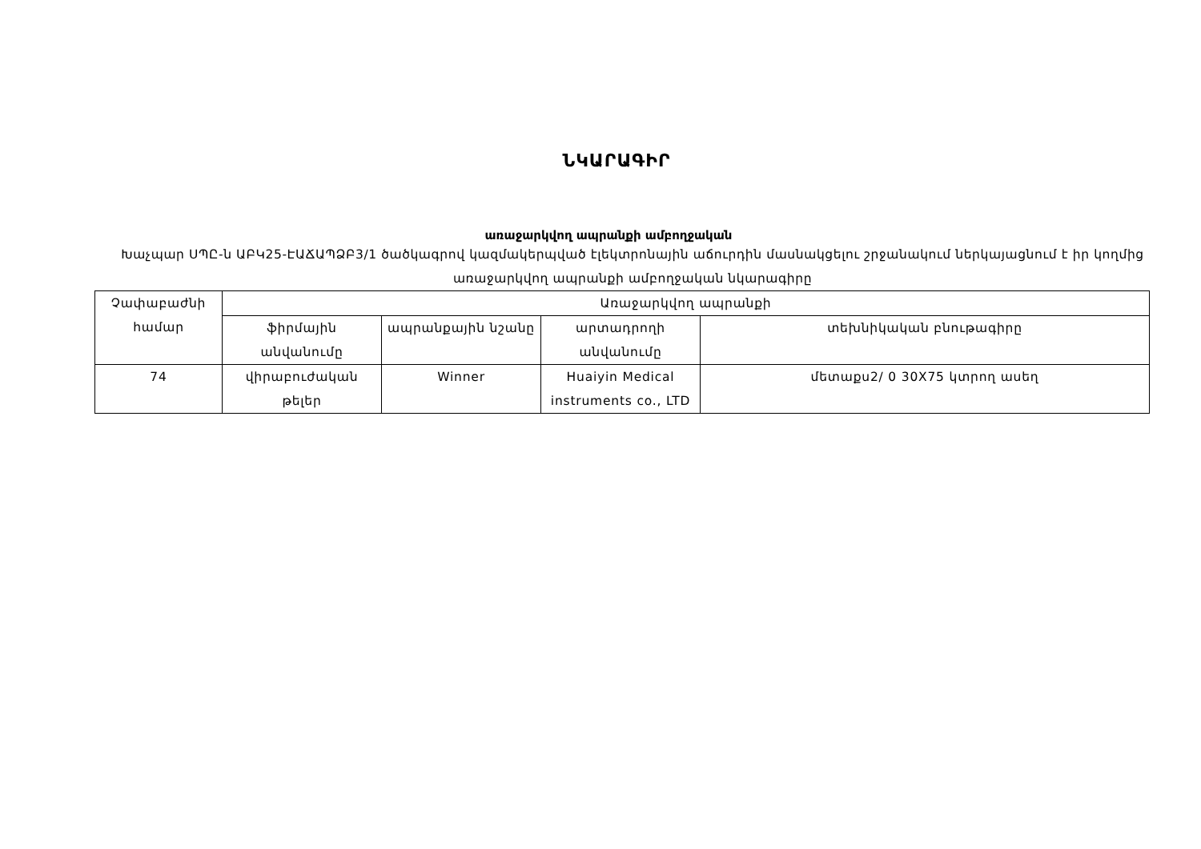ՆԿԱՐԱԳԻՐ
առաջարկվող ապրանքի ամբողջական
Խաչպար ՍՊԸ-ն ԱԲԿ25-ԷԱՃԱՊՁԲ3/1 ծածկագրով կազմակերպված էլեկտրոնային աճուրդին մասնակցելու շրջանակում ներկայացնում է իր կողմից առաջարկվող ապրանքի ամբողջական նկարագիրը
| Չափաբաժնի համար | Առաջարկվող ապրանքի | | | |
| --- | --- | --- | --- | --- |
| | ֆիրմային անվանումը | ապրանքային նշանը | արտադրողի անվանումը | տեխնիկական բնութագիրը |
| 74 | վիրաբուժական թելեր | Winner | Huaiyin Medical instruments co., LTD | մետաքս2/ 0 30X75 կտրող ասեղ |